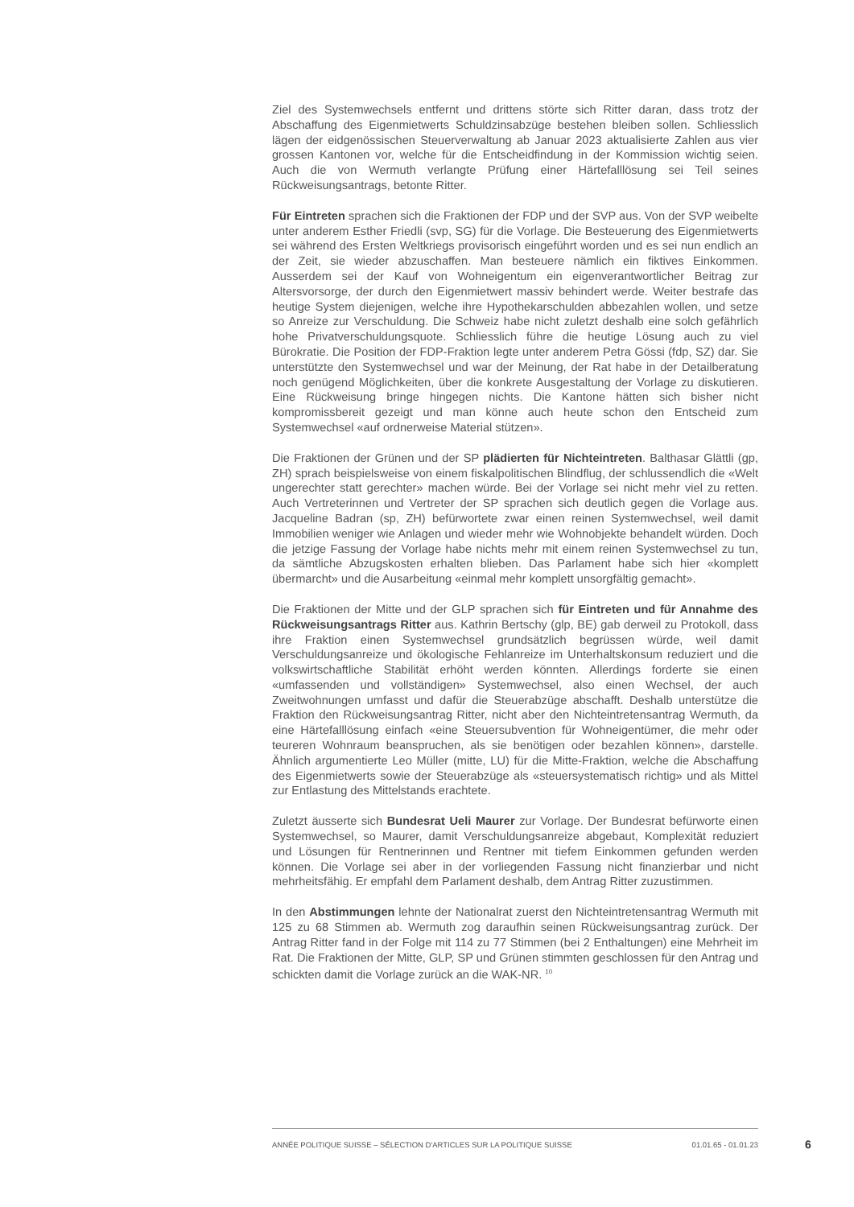Ziel des Systemwechsels entfernt und drittens störte sich Ritter daran, dass trotz der Abschaffung des Eigenmietwerts Schuldzinsabzüge bestehen bleiben sollen. Schliesslich lägen der eidgenössischen Steuerverwaltung ab Januar 2023 aktualisierte Zahlen aus vier grossen Kantonen vor, welche für die Entscheidfindung in der Kommission wichtig seien. Auch die von Wermuth verlangte Prüfung einer Härtefalllösung sei Teil seines Rückweisungsantrags, betonte Ritter.
Für Eintreten sprachen sich die Fraktionen der FDP und der SVP aus. Von der SVP weibelte unter anderem Esther Friedli (svp, SG) für die Vorlage. Die Besteuerung des Eigenmietwerts sei während des Ersten Weltkriegs provisorisch eingeführt worden und es sei nun endlich an der Zeit, sie wieder abzuschaffen. Man besteuere nämlich ein fiktives Einkommen. Ausserdem sei der Kauf von Wohneigentum ein eigenverantwortlicher Beitrag zur Altersvorsorge, der durch den Eigenmietwert massiv behindert werde. Weiter bestrafe das heutige System diejenigen, welche ihre Hypothekarschulden abbezahlen wollen, und setze so Anreize zur Verschuldung. Die Schweiz habe nicht zuletzt deshalb eine solch gefährlich hohe Privatverschuldungsquote. Schliesslich führe die heutige Lösung auch zu viel Bürokratie. Die Position der FDP-Fraktion legte unter anderem Petra Gössi (fdp, SZ) dar. Sie unterstützte den Systemwechsel und war der Meinung, der Rat habe in der Detailberatung noch genügend Möglichkeiten, über die konkrete Ausgestaltung der Vorlage zu diskutieren. Eine Rückweisung bringe hingegen nichts. Die Kantone hätten sich bisher nicht kompromissbereit gezeigt und man könne auch heute schon den Entscheid zum Systemwechsel «auf ordnerweise Material stützen».
Die Fraktionen der Grünen und der SP plädierten für Nichteintreten. Balthasar Glättli (gp, ZH) sprach beispielsweise von einem fiskalpolitischen Blindflug, der schlussendlich die «Welt ungerechter statt gerechter» machen würde. Bei der Vorlage sei nicht mehr viel zu retten. Auch Vertreterinnen und Vertreter der SP sprachen sich deutlich gegen die Vorlage aus. Jacqueline Badran (sp, ZH) befürwortete zwar einen reinen Systemwechsel, weil damit Immobilien weniger wie Anlagen und wieder mehr wie Wohnobjekte behandelt würden. Doch die jetzige Fassung der Vorlage habe nichts mehr mit einem reinen Systemwechsel zu tun, da sämtliche Abzugskosten erhalten blieben. Das Parlament habe sich hier «komplett übermarcht» und die Ausarbeitung «einmal mehr komplett unsorgfältig gemacht».
Die Fraktionen der Mitte und der GLP sprachen sich für Eintreten und für Annahme des Rückweisungsantrags Ritter aus. Kathrin Bertschy (glp, BE) gab derweil zu Protokoll, dass ihre Fraktion einen Systemwechsel grundsätzlich begrüssen würde, weil damit Verschuldungsanreize und ökologische Fehlanreize im Unterhaltskonsum reduziert und die volkswirtschaftliche Stabilität erhöht werden könnten. Allerdings forderte sie einen «umfassenden und vollständigen» Systemwechsel, also einen Wechsel, der auch Zweitwohnungen umfasst und dafür die Steuerabzüge abschafft. Deshalb unterstütze die Fraktion den Rückweisungsantrag Ritter, nicht aber den Nichteintretensantrag Wermuth, da eine Härtefalllösung einfach «eine Steuersubvention für Wohneigentümer, die mehr oder teureren Wohnraum beanspruchen, als sie benötigen oder bezahlen können», darstelle. Ähnlich argumentierte Leo Müller (mitte, LU) für die Mitte-Fraktion, welche die Abschaffung des Eigenmietwerts sowie der Steuerabzüge als «steuersystematisch richtig» und als Mittel zur Entlastung des Mittelstands erachtete.
Zuletzt äusserte sich Bundesrat Ueli Maurer zur Vorlage. Der Bundesrat befürworte einen Systemwechsel, so Maurer, damit Verschuldungsanreize abgebaut, Komplexität reduziert und Lösungen für Rentnerinnen und Rentner mit tiefem Einkommen gefunden werden können. Die Vorlage sei aber in der vorliegenden Fassung nicht finanzierbar und nicht mehrheitsfähig. Er empfahl dem Parlament deshalb, dem Antrag Ritter zuzustimmen.
In den Abstimmungen lehnte der Nationalrat zuerst den Nichteintretensantrag Wermuth mit 125 zu 68 Stimmen ab. Wermuth zog daraufhin seinen Rückweisungsantrag zurück. Der Antrag Ritter fand in der Folge mit 114 zu 77 Stimmen (bei 2 Enthaltungen) eine Mehrheit im Rat. Die Fraktionen der Mitte, GLP, SP und Grünen stimmten geschlossen für den Antrag und schickten damit die Vorlage zurück an die WAK-NR. <sup>10</sup>
ANNÉE POLITIQUE SUISSE – SÉLECTION D'ARTICLES SUR LA POLITIQUE SUISSE 01.01.65 - 01.01.23
6